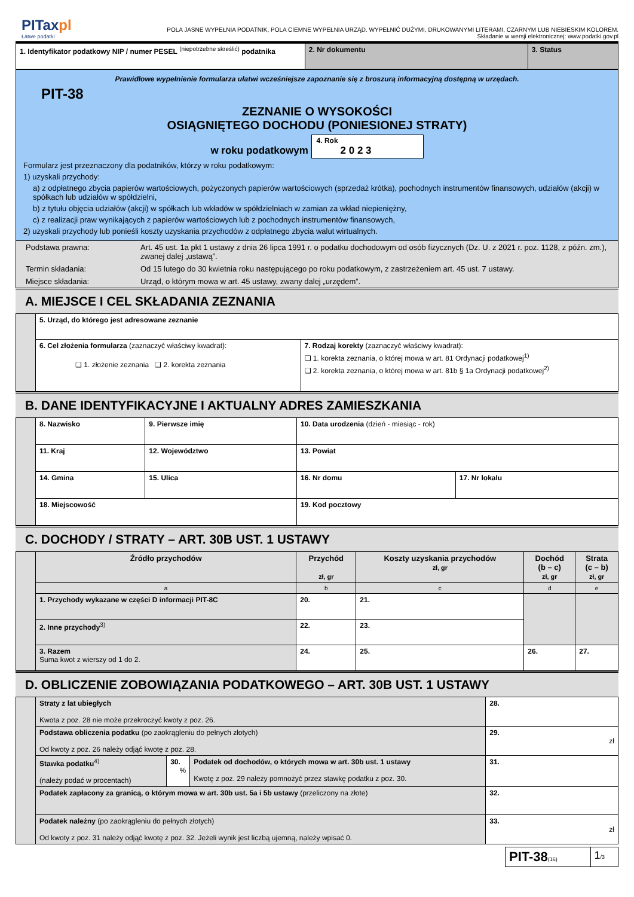PITaxpl
Łatwe podatki
POLA JASNE WYPEŁNIA PODATNIK, POLA CIEMNE WYPEŁNIA URZĄD. WYPEŁNIĆ DUŻYMI, DRUKOWANYMI LITERAMI, CZARNYM LUB NIEBIESKIM KOLOREM.
Składanie w wersji elektronicznej: www.podatki.gov.pl
| 1. Identyfikator podatkowy NIP / numer PESEL <sup>(niepotrzebne skreślić)</sup> podatnika | 2. Nr dokumentu | 3. Status |
Prawidłowe wypełnienie formularza ułatwi wcześniejsze zapoznanie się z broszurą informacyjną dostępną w urzędach.
PIT-38
ZEZNANIE O WYSOKOŚCI
OSIĄGNIĘTEGO DOCHODU (PONIESIONEJ STRATY)
w roku podatkowym 4. Rok
2 0 2 3
Formularz jest przeznaczony dla podatników, którzy w roku podatkowym:
1) uzyskali przychody:
a) z odpłatnego zbycia papierów wartościowych, pożyczonych papierów wartościowych (sprzedaż krótka), pochodnych instrumentów finansowych, udziałów (akcji) w spółkach lub udziałów w spółdzielni,
b) z tytułu objęcia udziałów (akcji) w spółkach lub wkładów w spółdzielniach w zamian za wkład niepieniężny,
c) z realizacji praw wynikających z papierów wartościowych lub z pochodnych instrumentów finansowych,
2) uzyskali przychody lub ponieśli koszty uzyskania przychodów z odpłatnego zbycia walut wirtualnych.
| Podstawa prawna: | Art. 45 ust. 1a pkt 1 ustawy z dnia 26 lipca 1991 r. o podatku dochodowym od osób fizycznych (Dz. U. z 2021 r. poz. 1128, z późn. zm.), zwanej dalej „ustawą”. |
| Termin składania: | Od 15 lutego do 30 kwietnia roku następującego po roku podatkowym, z zastrzeżeniem art. 45 ust. 7 ustawy. |
| Miejsce składania: | Urząd, o którym mowa w art. 45 ustawy, zwany dalej „urzędem”. |
A. MIEJSCE I CEL SKŁADANIA ZEZNANIA
| | 5. Urząd, do którego jest adresowane zeznanie | |
| | 6. Cel złożenia formularza (zaznaczyć właściwy kwadrat): ❏ 1. złożenie zeznania ❏ 2. korekta zeznania | 7. Rodzaj korekty (zaznaczyć właściwy kwadrat): ❏ 1. korekta zeznania, o której mowa w art. 81 Ordynacji podatkowej<sup>1)</sup> ❏ 2. korekta zeznania, o której mowa w art. 81b § 1a Ordynacji podatkowej<sup>2)</sup> |
B. DANE IDENTYFIKACYJNE I AKTUALNY ADRES ZAMIESZKANIA
| | 8. Nazwisko | | 9. Pierwsze imię | 10. Data urodzenia (dzień - miesiąc - rok) | |
| | 11. Kraj | | 12. Województwo | 13. Powiat | |
| | 14. Gmina | 15. Ulica | | 16. Nr domu | 17. Nr lokalu |
| | 18. Miejscowość | | | 19. Kod pocztowy | |
C. DOCHODY / STRATY – ART. 30B UST. 1 USTAWY
| | Źródło przychodów | Przychód zł, gr | Koszty uzyskania przychodów zł, gr | Dochód (b – c) zł, gr | Strata (c – b) zł, gr |
| | a | b | c | d | e |
| | 1. Przychody wykazane w części D informacji PIT-8C | 20. | 21. | | |
| | 2. Inne przychody<sup>3)</sup> | 22. | 23. | | |
| | 3. Razem Suma kwot z wierszy od 1 do 2. | 24. | 25. | 26. | 27. |
D. OBLICZENIE ZOBOWIĄZANIA PODATKOWEGO – ART. 30B UST. 1 USTAWY
| | Straty z lat ubiegłych Kwota z poz. 28 nie może przekroczyć kwoty z poz. 26. | | | 28. |
| | Podstawa obliczenia podatku (po zaokrągleniu do pełnych złotych) Od kwoty z poz. 26 należy odjąć kwotę z poz. 28. | | | 29. zł |
| | Stawka podatku<sup>4)</sup> (należy podać w procentach) | 30. % | Podatek od dochodów, o których mowa w art. 30b ust. 1 ustawy Kwotę z poz. 29 należy pomnożyć przez stawkę podatku z poz. 30. | 31. |
| | Podatek zapłacony za granicą, o którym mowa w art. 30b ust. 5a i 5b ustawy (przeliczony na złote) | | | 32. |
| | Podatek należny (po zaokrągleniu do pełnych złotych) Od kwoty z poz. 31 należy odjąć kwotę z poz. 32. Jeżeli wynik jest liczbą ujemną, należy wpisać 0. | | | 33. zł |
| PIT-38 (16) | 1 /3 |